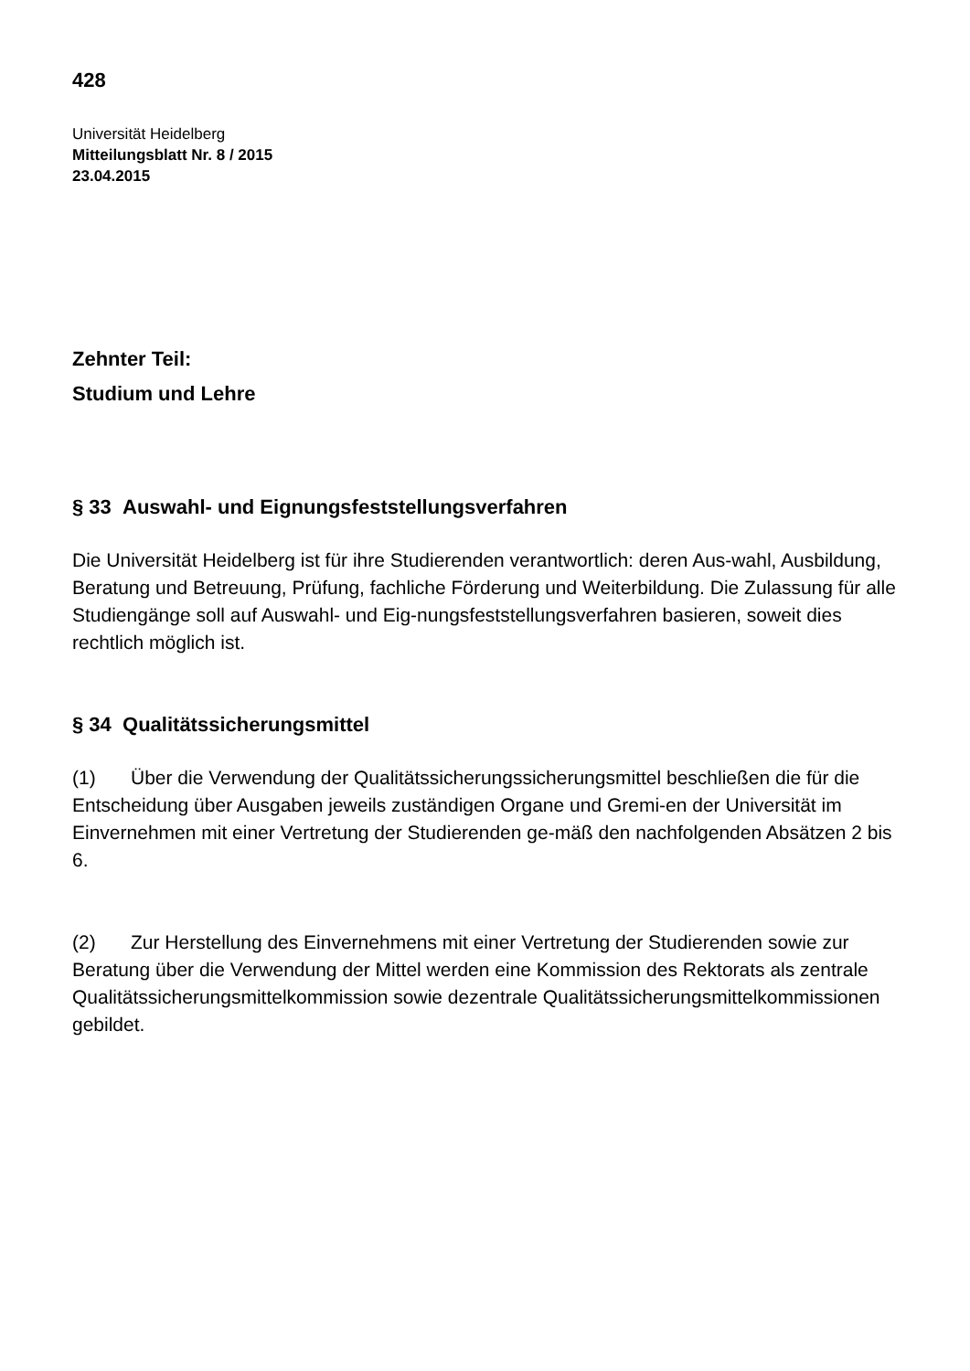428
Universität Heidelberg
Mitteilungsblatt Nr. 8 / 2015
23.04.2015
Zehnter Teil:
Studium und Lehre
§ 33 Auswahl- und Eignungsfeststellungsverfahren
Die Universität Heidelberg ist für ihre Studierenden verantwortlich: deren Aus-wahl, Ausbildung, Beratung und Betreuung, Prüfung, fachliche Förderung und Weiterbildung. Die Zulassung für alle Studiengänge soll auf Auswahl- und Eig-nungsfeststellungsverfahren basieren, soweit dies rechtlich möglich ist.
§ 34 Qualitätssicherungsmittel
(1) Über die Verwendung der Qualitätssicherungssicherungsmittel beschließen die für die Entscheidung über Ausgaben jeweils zuständigen Organe und Gremi-en der Universität im Einvernehmen mit einer Vertretung der Studierenden ge-mäß den nachfolgenden Absätzen 2 bis 6.
(2) Zur Herstellung des Einvernehmens mit einer Vertretung der Studierenden sowie zur Beratung über die Verwendung der Mittel werden eine Kommission des Rektorats als zentrale Qualitätssicherungsmittelkommission sowie dezentrale Qualitätssicherungsmittelkommissionen gebildet.